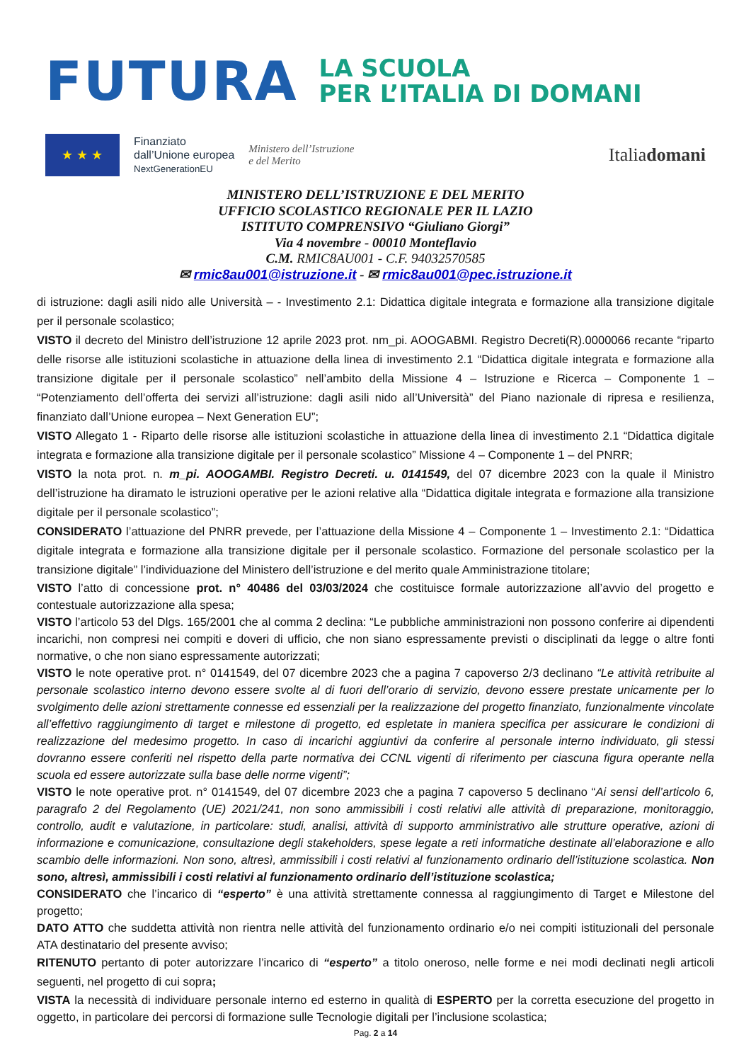FUTURA
LA SCUOLA
PER L’ITALIA DI DOMANI
★ ★ ★
Finanziato
dall’Unione europea
NextGenerationEU
Ministero dell’Istruzione
e del Merito
Italiadomani
MINISTERO DELL’ISTRUZIONE E DEL MERITO
UFFICIO SCOLASTICO REGIONALE PER IL LAZIO
ISTITUTO COMPRENSIVO “Giuliano Giorgi”
Via 4 novembre - 00010 Monteflavio
C.M. RMIC8AU001 - C.F. 94032570585
✉ rmic8au001@istruzione.it - ✉ rmic8au001@pec.istruzione.it
di istruzione: dagli asili nido alle Università – - Investimento 2.1: Didattica digitale integrata e formazione alla transizione digitale per il personale scolastico;
VISTO il decreto del Ministro dell’istruzione 12 aprile 2023 prot. nm_pi. AOOGABMI. Registro Decreti(R).0000066 recante “riparto delle risorse alle istituzioni scolastiche in attuazione della linea di investimento 2.1 “Didattica digitale integrata e formazione alla transizione digitale per il personale scolastico” nell’ambito della Missione 4 – Istruzione e Ricerca – Componente 1 – “Potenziamento dell’offerta dei servizi all’istruzione: dagli asili nido all’Università” del Piano nazionale di ripresa e resilienza, finanziato dall’Unione europea – Next Generation EU”;
VISTO Allegato 1 - Riparto delle risorse alle istituzioni scolastiche in attuazione della linea di investimento 2.1 “Didattica digitale integrata e formazione alla transizione digitale per il personale scolastico” Missione 4 – Componente 1 – del PNRR;
VISTO la nota prot. n. m_pi. AOOGAMBI. Registro Decreti. u. 0141549, del 07 dicembre 2023 con la quale il Ministro dell’istruzione ha diramato le istruzioni operative per le azioni relative alla “Didattica digitale integrata e formazione alla transizione digitale per il personale scolastico”;
CONSIDERATO l’attuazione del PNRR prevede, per l’attuazione della Missione 4 – Componente 1 – Investimento 2.1: “Didattica digitale integrata e formazione alla transizione digitale per il personale scolastico. Formazione del personale scolastico per la transizione digitale” l’individuazione del Ministero dell’istruzione e del merito quale Amministrazione titolare;
VISTO l’atto di concessione prot. n° 40486 del 03/03/2024 che costituisce formale autorizzazione all’avvio del progetto e contestuale autorizzazione alla spesa;
VISTO l’articolo 53 del Dlgs. 165/2001 che al comma 2 declina: “Le pubbliche amministrazioni non possono conferire ai dipendenti incarichi, non compresi nei compiti e doveri di ufficio, che non siano espressamente previsti o disciplinati da legge o altre fonti normative, o che non siano espressamente autorizzati;
VISTO le note operative prot. n° 0141549, del 07 dicembre 2023 che a pagina 7 capoverso 2/3 declinano “Le attività retribuite al personale scolastico interno devono essere svolte al di fuori dell’orario di servizio, devono essere prestate unicamente per lo svolgimento delle azioni strettamente connesse ed essenziali per la realizzazione del progetto finanziato, funzionalmente vincolate all’effettivo raggiungimento di target e milestone di progetto, ed espletate in maniera specifica per assicurare le condizioni di realizzazione del medesimo progetto. In caso di incarichi aggiuntivi da conferire al personale interno individuato, gli stessi dovranno essere conferiti nel rispetto della parte normativa dei CCNL vigenti di riferimento per ciascuna figura operante nella scuola ed essere autorizzate sulla base delle norme vigenti”;
VISTO le note operative prot. n° 0141549, del 07 dicembre 2023 che a pagina 7 capoverso 5 declinano “Ai sensi dell’articolo 6, paragrafo 2 del Regolamento (UE) 2021/241, non sono ammissibili i costi relativi alle attività di preparazione, monitoraggio, controllo, audit e valutazione, in particolare: studi, analisi, attività di supporto amministrativo alle strutture operative, azioni di informazione e comunicazione, consultazione degli stakeholders, spese legate a reti informatiche destinate all’elaborazione e allo scambio delle informazioni. Non sono, altresì, ammissibili i costi relativi al funzionamento ordinario dell’istituzione scolastica. Non sono, altresì, ammissibili i costi relativi al funzionamento ordinario dell’istituzione scolastica;
CONSIDERATO che l’incarico di “esperto” è una attività strettamente connessa al raggiungimento di Target e Milestone del progetto;
DATO ATTO che suddetta attività non rientra nelle attività del funzionamento ordinario e/o nei compiti istituzionali del personale ATA destinatario del presente avviso;
RITENUTO pertanto di poter autorizzare l’incarico di “esperto” a titolo oneroso, nelle forme e nei modi declinati negli articoli seguenti, nel progetto di cui sopra;
VISTA la necessità di individuare personale interno ed esterno in qualità di ESPERTO per la corretta esecuzione del progetto in oggetto, in particolare dei percorsi di formazione sulle Tecnologie digitali per l’inclusione scolastica;
Pag. 2 a 14